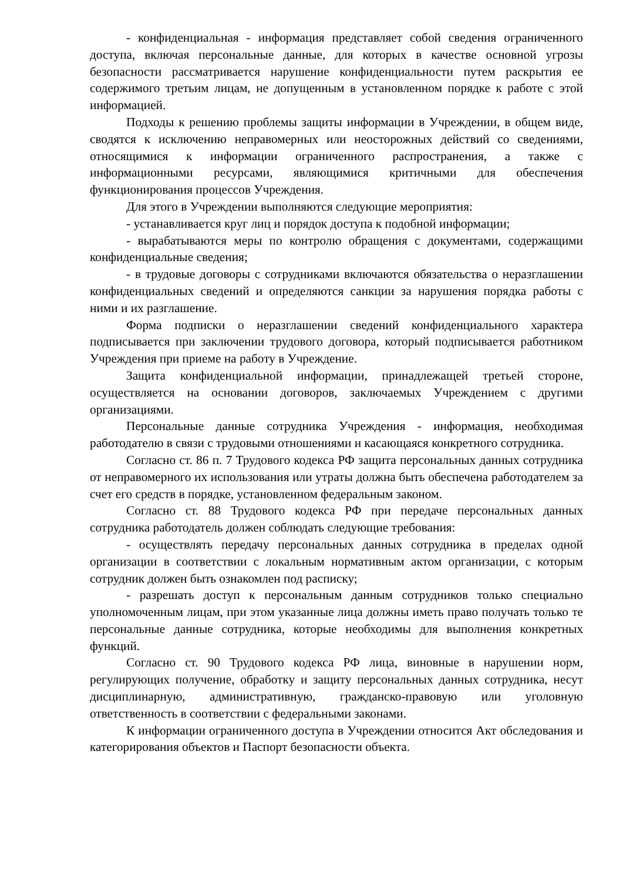- конфиденциальная - информация представляет собой сведения ограниченного доступа, включая персональные данные, для которых в качестве основной угрозы безопасности рассматривается нарушение конфиденциальности путем раскрытия ее содержимого третьим лицам, не допущенным в установленном порядке к работе с этой информацией.
Подходы к решению проблемы защиты информации в Учреждении, в общем виде, сводятся к исключению неправомерных или неосторожных действий со сведениями, относящимися к информации ограниченного распространения, а также с информационными ресурсами, являющимися критичными для обеспечения функционирования процессов Учреждения.
Для этого в Учреждении выполняются следующие мероприятия:
- устанавливается круг лиц и порядок доступа к подобной информации;
- вырабатываются меры по контролю обращения с документами, содержащими конфиденциальные сведения;
- в трудовые договоры с сотрудниками включаются обязательства о неразглашении конфиденциальных сведений и определяются санкции за нарушения порядка работы с ними и их разглашение.
Форма подписки о неразглашении сведений конфиденциального характера подписывается при заключении трудового договора, который подписывается работником Учреждения при приеме на работу в Учреждение.
Защита конфиденциальной информации, принадлежащей третьей стороне, осуществляется на основании договоров, заключаемых Учреждением с другими организациями.
Персональные данные сотрудника Учреждения - информация, необходимая работодателю в связи с трудовыми отношениями и касающаяся конкретного сотрудника.
Согласно ст. 86 п. 7 Трудового кодекса РФ защита персональных данных сотрудника от неправомерного их использования или утраты должна быть обеспечена работодателем за счет его средств в порядке, установленном федеральным законом.
Согласно ст. 88 Трудового кодекса РФ при передаче персональных данных сотрудника работодатель должен соблюдать следующие требования:
- осуществлять передачу персональных данных сотрудника в пределах одной организации в соответствии с локальным нормативным актом организации, с которым сотрудник должен быть ознакомлен под расписку;
- разрешать доступ к персональным данным сотрудников только специально уполномоченным лицам, при этом указанные лица должны иметь право получать только те персональные данные сотрудника, которые необходимы для выполнения конкретных функций.
Согласно ст. 90 Трудового кодекса РФ лица, виновные в нарушении норм, регулирующих получение, обработку и защиту персональных данных сотрудника, несут дисциплинарную, административную, гражданско-правовую или уголовную ответственность в соответствии с федеральными законами.
К информации ограниченного доступа в Учреждении относится Акт обследования и категорирования объектов и Паспорт безопасности объекта.